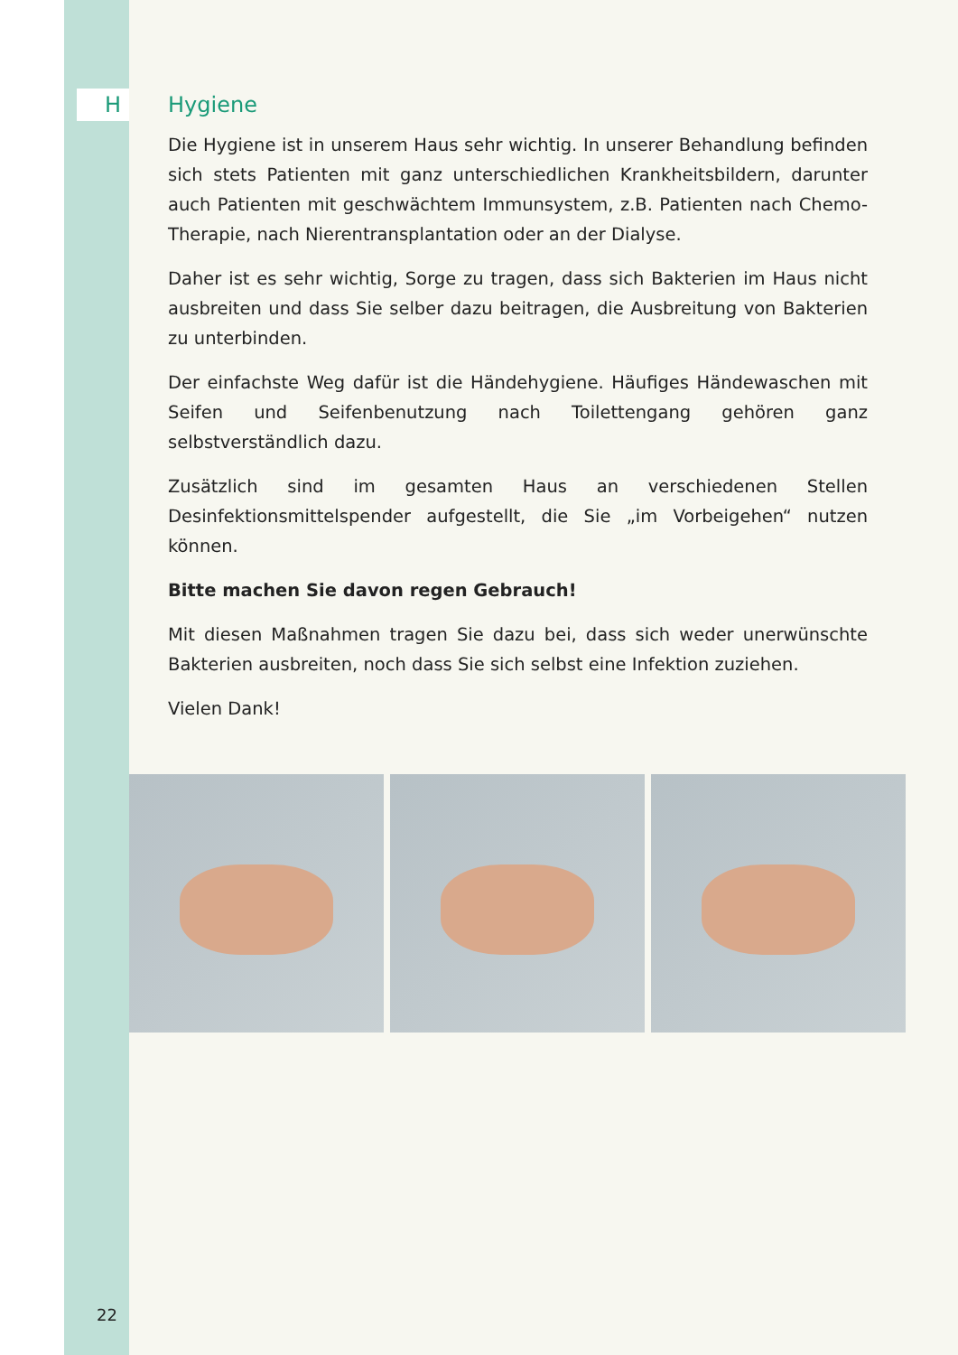H Hygiene
Die Hygiene ist in unserem Haus sehr wichtig. In unserer Behandlung befinden sich stets Patienten mit ganz unterschiedlichen Krankheitsbildern, darunter auch Patienten mit geschwächtem Immunsystem, z.B. Patienten nach Chemo-Thera­pie, nach Nierentransplantation oder an der Dialyse.
Daher ist es sehr wichtig, Sorge zu tragen, dass sich Bakterien im Haus nicht ausbreiten und dass Sie selber dazu beitragen, die Ausbreitung von Bakterien zu unterbinden.
Der einfachste Weg dafür ist die Händehygiene. Häufiges Händewaschen mit Seifen und Seifenbenutzung nach Toilettengang gehören ganz selbstverständlich dazu.
Zusätzlich sind im gesamten Haus an verschiedenen Stellen Desinfektionsmittel­spender aufgestellt, die Sie „im Vorbeigehen“ nutzen können.
Bitte machen Sie davon regen Gebrauch!
Mit diesen Maßnahmen tragen Sie dazu bei, dass sich weder unerwünschte Bak­terien ausbreiten, noch dass Sie sich selbst eine Infektion zuziehen.
Vielen Dank!
22